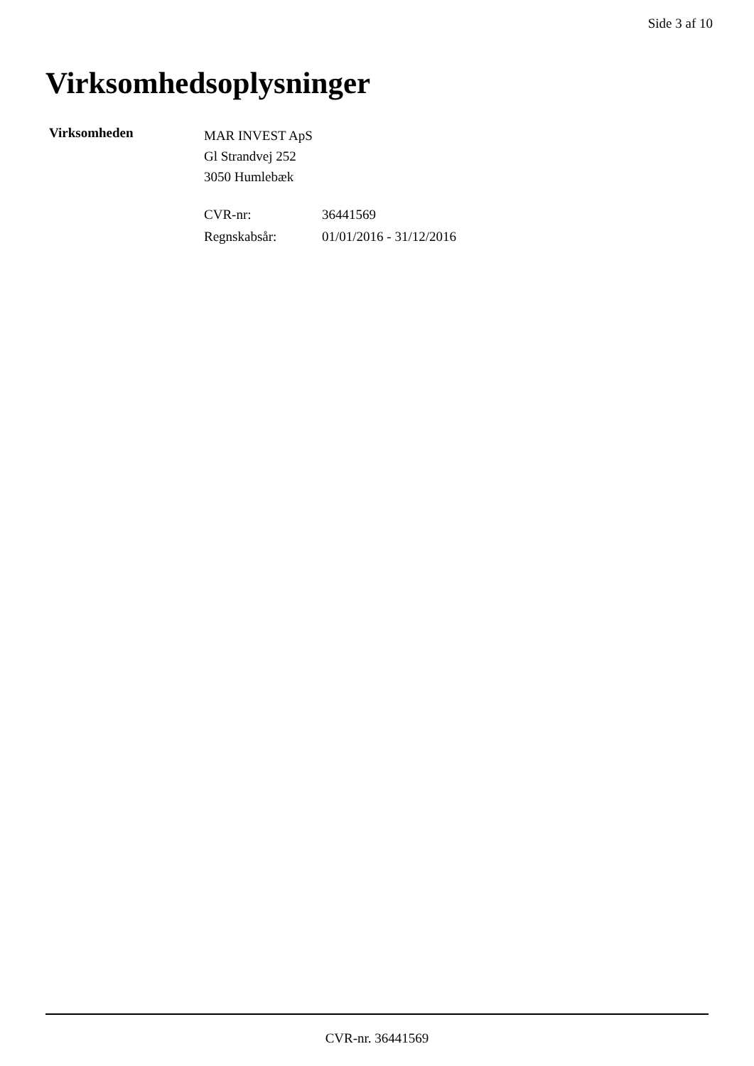Side 3 af 10
Virksomhedsoplysninger
Virksomheden
MAR INVEST ApS
Gl Strandvej 252
3050 Humlebæk
| CVR-nr: | 36441569 |
| Regnskabsår: | 01/01/2016 - 31/12/2016 |
CVR-nr. 36441569